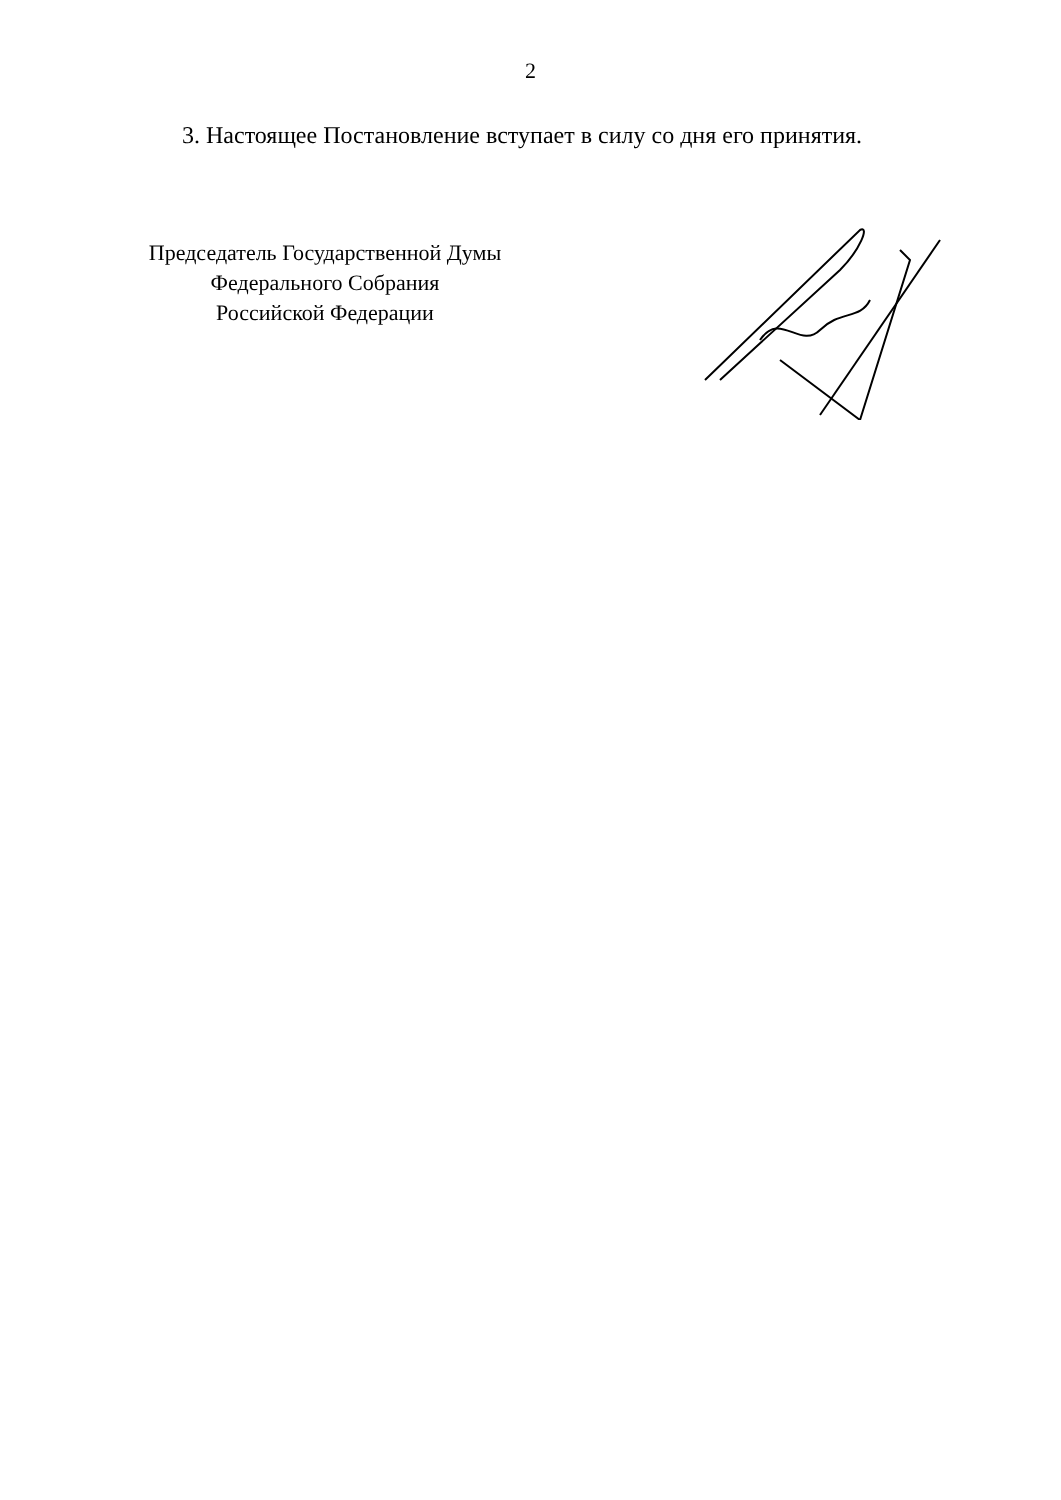2
3. Настоящее Постановление вступает в силу со дня его принятия.
Председатель Государственной Думы
Федерального Собрания
Российской Федерации